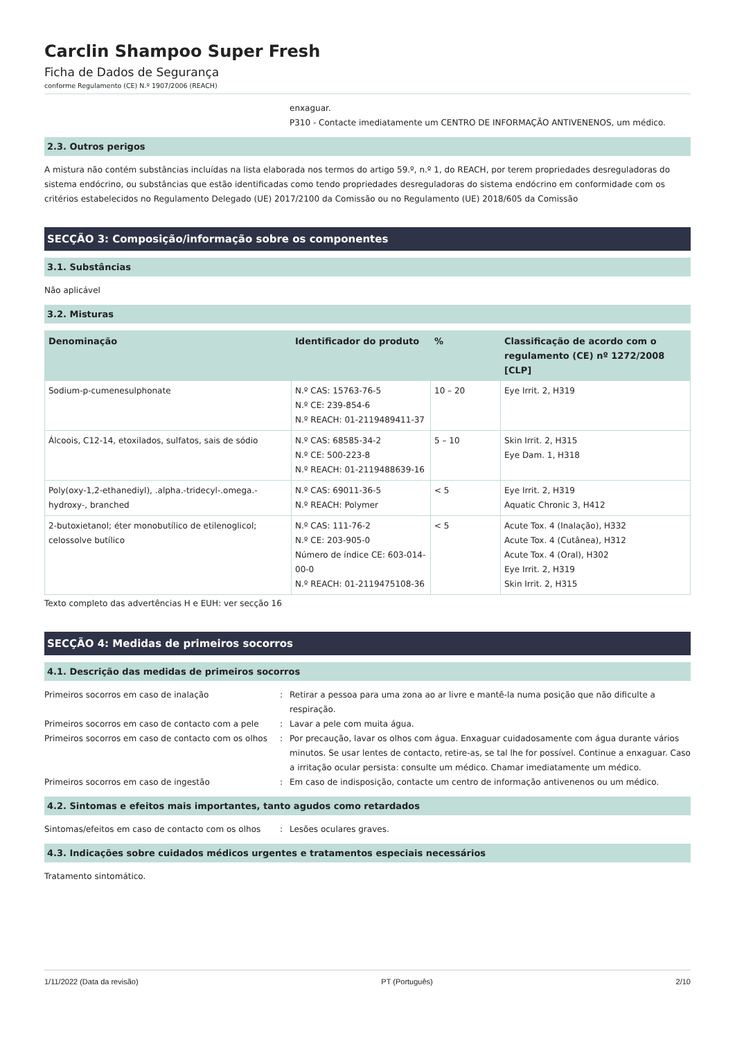Carclin Shampoo Super Fresh
Ficha de Dados de Segurança
conforme Regulamento (CE) N.º 1907/2006 (REACH)
enxaguar.
P310 - Contacte imediatamente um CENTRO DE INFORMAÇÃO ANTIVENENOS, um médico.
2.3. Outros perigos
A mistura não contém substâncias incluídas na lista elaborada nos termos do artigo 59.º, n.º 1, do REACH, por terem propriedades desreguladoras do sistema endócrino, ou substâncias que estão identificadas como tendo propriedades desreguladoras do sistema endócrino em conformidade com os critérios estabelecidos no Regulamento Delegado (UE) 2017/2100 da Comissão ou no Regulamento (UE) 2018/605 da Comissão
SECÇÃO 3: Composição/informação sobre os componentes
3.1. Substâncias
Não aplicável
3.2. Misturas
| Denominação | Identificador do produto | % | Classificação de acordo com o regulamento (CE) nº 1272/2008 [CLP] |
| --- | --- | --- | --- |
| Sodium-p-cumenesulphonate | N.º CAS: 15763-76-5 N.º CE: 239-854-6 N.º REACH: 01-2119489411-37 | 10 – 20 | Eye Irrit. 2, H319 |
| Álcoois, C12-14, etoxilados, sulfatos, sais de sódio | N.º CAS: 68585-34-2 N.º CE: 500-223-8 N.º REACH: 01-2119488639-16 | 5 – 10 | Skin Irrit. 2, H315 Eye Dam. 1, H318 |
| Poly(oxy-1,2-ethanediyl), .alpha.-tridecyl-.omega.-hydroxy-, branched | N.º CAS: 69011-36-5 N.º REACH: Polymer | < 5 | Eye Irrit. 2, H319 Aquatic Chronic 3, H412 |
| 2-butoxietanol; éter monobutílico de etilenoglicol; celossolve butílico | N.º CAS: 111-76-2 N.º CE: 203-905-0 Número de índice CE: 603-014-00-0 N.º REACH: 01-2119475108-36 | < 5 | Acute Tox. 4 (Inalação), H332 Acute Tox. 4 (Cutânea), H312 Acute Tox. 4 (Oral), H302 Eye Irrit. 2, H319 Skin Irrit. 2, H315 |
Texto completo das advertências H e EUH: ver secção 16
SECÇÃO 4: Medidas de primeiros socorros
4.1. Descrição das medidas de primeiros socorros
Primeiros socorros em caso de inalação
:
Retirar a pessoa para uma zona ao ar livre e mantê-la numa posição que não dificulte a respiração.
Primeiros socorros em caso de contacto com a pele
:
Lavar a pele com muita água.
Primeiros socorros em caso de contacto com os olhos
:
Por precaução, lavar os olhos com água. Enxaguar cuidadosamente com água durante vários minutos. Se usar lentes de contacto, retire-as, se tal lhe for possível. Continue a enxaguar. Caso a irritação ocular persista: consulte um médico. Chamar imediatamente um médico.
Primeiros socorros em caso de ingestão
:
Em caso de indisposição, contacte um centro de informação antivenenos ou um médico.
4.2. Sintomas e efeitos mais importantes, tanto agudos como retardados
Sintomas/efeitos em caso de contacto com os olhos
:
Lesões oculares graves.
4.3. Indicações sobre cuidados médicos urgentes e tratamentos especiais necessários
Tratamento sintomático.
1/11/2022 (Data da revisão) PT (Português) 2/10